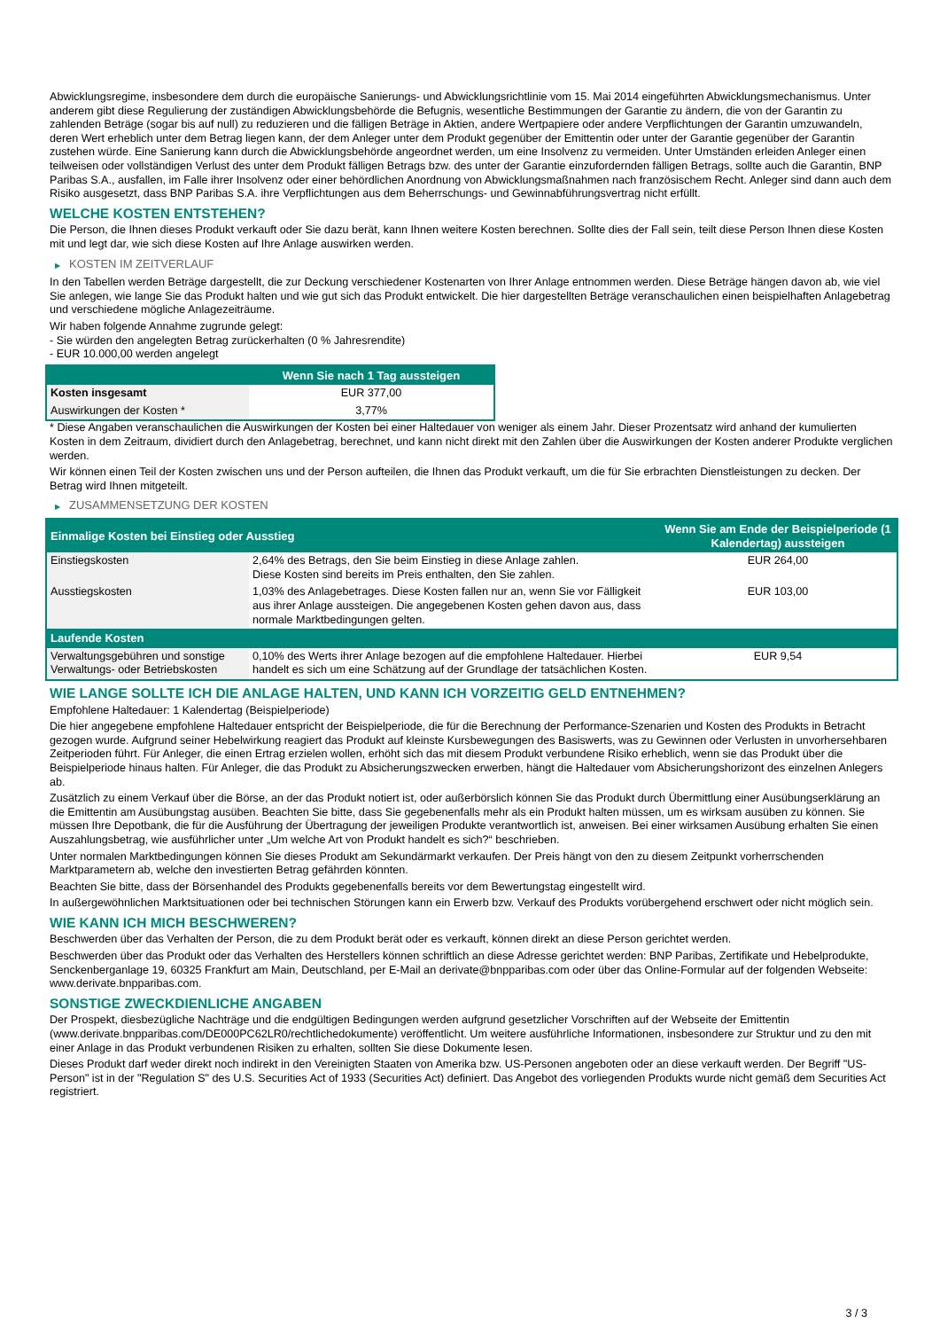Abwicklungsregime, insbesondere dem durch die europäische Sanierungs- und Abwicklungsrichtlinie vom 15. Mai 2014 eingeführten Abwicklungsmechanismus. Unter anderem gibt diese Regulierung der zuständigen Abwicklungsbehörde die Befugnis, wesentliche Bestimmungen der Garantie zu ändern, die von der Garantin zu zahlenden Beträge (sogar bis auf null) zu reduzieren und die fälligen Beträge in Aktien, andere Wertpapiere oder andere Verpflichtungen der Garantin umzuwandeln, deren Wert erheblich unter dem Betrag liegen kann, der dem Anleger unter dem Produkt gegenüber der Emittentin oder unter der Garantie gegenüber der Garantin zustehen würde. Eine Sanierung kann durch die Abwicklungsbehörde angeordnet werden, um eine Insolvenz zu vermeiden. Unter Umständen erleiden Anleger einen teilweisen oder vollständigen Verlust des unter dem Produkt fälligen Betrags bzw. des unter der Garantie einzufordernden fälligen Betrags, sollte auch die Garantin, BNP Paribas S.A., ausfallen, im Falle ihrer Insolvenz oder einer behördlichen Anordnung von Abwicklungsmaßnahmen nach französischem Recht. Anleger sind dann auch dem Risiko ausgesetzt, dass BNP Paribas S.A. ihre Verpflichtungen aus dem Beherrschungs- und Gewinnabführungsvertrag nicht erfüllt.
WELCHE KOSTEN ENTSTEHEN?
Die Person, die Ihnen dieses Produkt verkauft oder Sie dazu berät, kann Ihnen weitere Kosten berechnen. Sollte dies der Fall sein, teilt diese Person Ihnen diese Kosten mit und legt dar, wie sich diese Kosten auf Ihre Anlage auswirken werden.
▶ KOSTEN IM ZEITVERLAUF
In den Tabellen werden Beträge dargestellt, die zur Deckung verschiedener Kostenarten von Ihrer Anlage entnommen werden. Diese Beträge hängen davon ab, wie viel Sie anlegen, wie lange Sie das Produkt halten und wie gut sich das Produkt entwickelt. Die hier dargestellten Beträge veranschaulichen einen beispielhaften Anlagebetrag und verschiedene mögliche Anlagezeiträume.
Wir haben folgende Annahme zugrunde gelegt:
- Sie würden den angelegten Betrag zurückerhalten (0 % Jahresrendite)
- EUR 10.000,00 werden angelegt
| | Wenn Sie nach 1 Tag aussteigen |
| --- | --- |
| Kosten insgesamt | EUR 377,00 |
| Auswirkungen der Kosten * | 3,77% |
* Diese Angaben veranschaulichen die Auswirkungen der Kosten bei einer Haltedauer von weniger als einem Jahr. Dieser Prozentsatz wird anhand der kumulierten Kosten in dem Zeitraum, dividiert durch den Anlagebetrag, berechnet, und kann nicht direkt mit den Zahlen über die Auswirkungen der Kosten anderer Produkte verglichen werden.
Wir können einen Teil der Kosten zwischen uns und der Person aufteilen, die Ihnen das Produkt verkauft, um die für Sie erbrachten Dienstleistungen zu decken. Der Betrag wird Ihnen mitgeteilt.
▶ ZUSAMMENSETZUNG DER KOSTEN
| Einmalige Kosten bei Einstieg oder Ausstieg | | Wenn Sie am Ende der Beispielperiode (1 Kalendertag) aussteigen |
| --- | --- | --- |
| Einstiegskosten | 2,64% des Betrags, den Sie beim Einstieg in diese Anlage zahlen. Diese Kosten sind bereits im Preis enthalten, den Sie zahlen. | EUR 264,00 |
| Ausstiegskosten | 1,03% des Anlagebetrages. Diese Kosten fallen nur an, wenn Sie vor Fälligkeit aus ihrer Anlage aussteigen. Die angegebenen Kosten gehen davon aus, dass normale Marktbedingungen gelten. | EUR 103,00 |
| Laufende Kosten | | |
| Verwaltungsgebühren und sonstige Verwaltungs- oder Betriebskosten | 0,10% des Werts ihrer Anlage bezogen auf die empfohlene Haltedauer. Hierbei handelt es sich um eine Schätzung auf der Grundlage der tatsächlichen Kosten. | EUR 9,54 |
WIE LANGE SOLLTE ICH DIE ANLAGE HALTEN, UND KANN ICH VORZEITIG GELD ENTNEHMEN?
Empfohlene Haltedauer: 1 Kalendertag (Beispielperiode)
Die hier angegebene empfohlene Haltedauer entspricht der Beispielperiode, die für die Berechnung der Performance-Szenarien und Kosten des Produkts in Betracht gezogen wurde. Aufgrund seiner Hebelwirkung reagiert das Produkt auf kleinste Kursbewegungen des Basiswerts, was zu Gewinnen oder Verlusten in unvorhersehbaren Zeitperioden führt. Für Anleger, die einen Ertrag erzielen wollen, erhöht sich das mit diesem Produkt verbundene Risiko erheblich, wenn sie das Produkt über die Beispielperiode hinaus halten. Für Anleger, die das Produkt zu Absicherungszwecken erwerben, hängt die Haltedauer vom Absicherungshorizont des einzelnen Anlegers ab.
Zusätzlich zu einem Verkauf über die Börse, an der das Produkt notiert ist, oder außerbörslich können Sie das Produkt durch Übermittlung einer Ausübungserklärung an die Emittentin am Ausübungstag ausüben. Beachten Sie bitte, dass Sie gegebenenfalls mehr als ein Produkt halten müssen, um es wirksam ausüben zu können. Sie müssen Ihre Depotbank, die für die Ausführung der Übertragung der jeweiligen Produkte verantwortlich ist, anweisen. Bei einer wirksamen Ausübung erhalten Sie einen Auszahlungsbetrag, wie ausführlicher unter „Um welche Art von Produkt handelt es sich?“ beschrieben.
Unter normalen Marktbedingungen können Sie dieses Produkt am Sekundärmarkt verkaufen. Der Preis hängt von den zu diesem Zeitpunkt vorherrschenden Marktparametern ab, welche den investierten Betrag gefährden könnten.
Beachten Sie bitte, dass der Börsenhandel des Produkts gegebenenfalls bereits vor dem Bewertungstag eingestellt wird.
In außergewöhnlichen Marktsituationen oder bei technischen Störungen kann ein Erwerb bzw. Verkauf des Produkts vorübergehend erschwert oder nicht möglich sein.
WIE KANN ICH MICH BESCHWEREN?
Beschwerden über das Verhalten der Person, die zu dem Produkt berät oder es verkauft, können direkt an diese Person gerichtet werden.
Beschwerden über das Produkt oder das Verhalten des Herstellers können schriftlich an diese Adresse gerichtet werden: BNP Paribas, Zertifikate und Hebelprodukte, Senckenberganlage 19, 60325 Frankfurt am Main, Deutschland, per E-Mail an derivate@bnpparibas.com oder über das Online-Formular auf der folgenden Webseite: www.derivate.bnpparibas.com.
SONSTIGE ZWECKDIENLICHE ANGABEN
Der Prospekt, diesbezügliche Nachträge und die endgültigen Bedingungen werden aufgrund gesetzlicher Vorschriften auf der Webseite der Emittentin (www.derivate.bnpparibas.com/DE000PC62LR0/rechtlichedokumente) veröffentlicht. Um weitere ausführliche Informationen, insbesondere zur Struktur und zu den mit einer Anlage in das Produkt verbundenen Risiken zu erhalten, sollten Sie diese Dokumente lesen.
Dieses Produkt darf weder direkt noch indirekt in den Vereinigten Staaten von Amerika bzw. US-Personen angeboten oder an diese verkauft werden. Der Begriff "US-Person" ist in der "Regulation S" des U.S. Securities Act of 1933 (Securities Act) definiert. Das Angebot des vorliegenden Produkts wurde nicht gemäß dem Securities Act registriert.
3 / 3